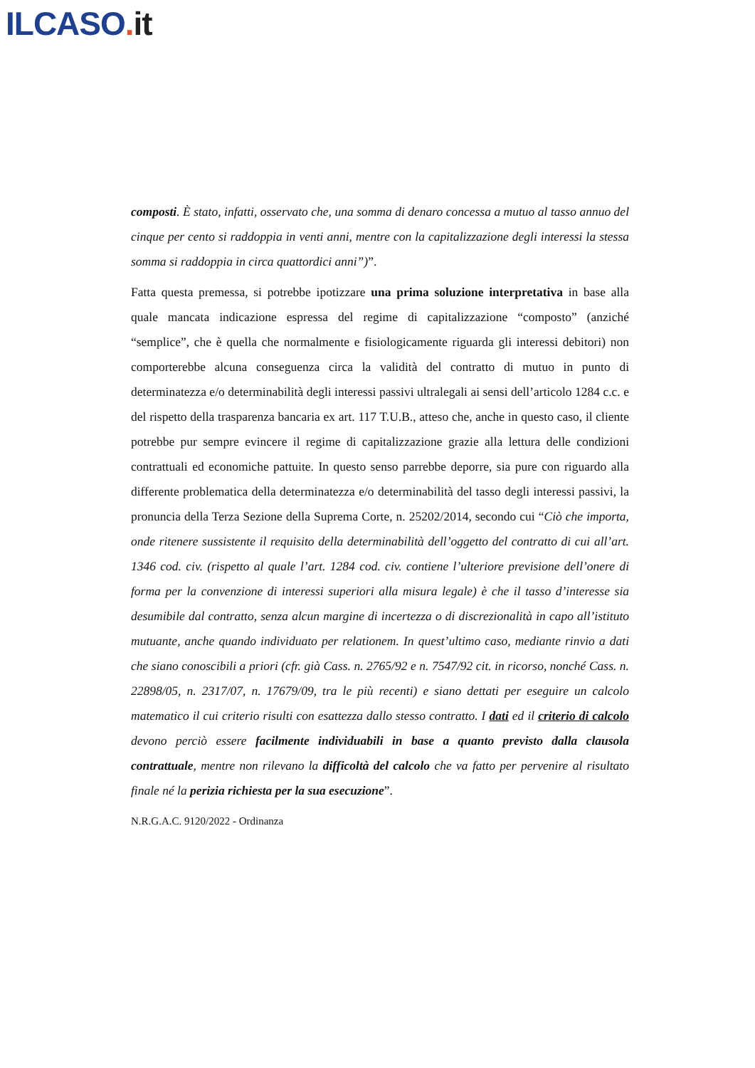ILCASO. it
composti. È stato, infatti, osservato che, una somma di denaro concessa a mutuo al tasso annuo del cinque per cento si raddoppia in venti anni, mentre con la capitalizzazione degli interessi la stessa somma si raddoppia in circa quattordici anni”)”.
Fatta questa premessa, si potrebbe ipotizzare una prima soluzione interpretativa in base alla quale mancata indicazione espressa del regime di capitalizzazione “composto” (anziché “semplice”, che è quella che normalmente e fisiologicamente riguarda gli interessi debitori) non comporterebbe alcuna conseguenza circa la validità del contratto di mutuo in punto di determinatezza e/o determinabilità degli interessi passivi ultralegali ai sensi dell’articolo 1284 c.c. e del rispetto della trasparenza bancaria ex art. 117 T.U.B., atteso che, anche in questo caso, il cliente potrebbe pur sempre evincere il regime di capitalizzazione grazie alla lettura delle condizioni contrattuali ed economiche pattuite. In questo senso parrebbe deporre, sia pure con riguardo alla differente problematica della determinatezza e/o determinabilità del tasso degli interessi passivi, la pronuncia della Terza Sezione della Suprema Corte, n. 25202/2014, secondo cui “Ciò che importa, onde ritenere sussistente il requisito della determinabilità dell’oggetto del contratto di cui all’art. 1346 cod. civ. (rispetto al quale l’art. 1284 cod. civ. contiene l’ulteriore previsione dell’onere di forma per la convenzione di interessi superiori alla misura legale) è che il tasso d’interesse sia desumibile dal contratto, senza alcun margine di incertezza o di discrezionalità in capo all’istituto mutuante, anche quando individuato per relationem. In quest’ultimo caso, mediante rinvio a dati che siano conoscibili a priori (cfr. già Cass. n. 2765/92 e n. 7547/92 cit. in ricorso, nonché Cass. n. 22898/05, n. 2317/07, n. 17679/09, tra le più recenti) e siano dettati per eseguire un calcolo matematico il cui criterio risulti con esattezza dallo stesso contratto. I dati ed il criterio di calcolo devono perciò essere facilmente individuabili in base a quanto previsto dalla clausola contrattuale, mentre non rilevano la difficoltà del calcolo che va fatto per pervenire al risultato finale né la perizia richiesta per la sua esecuzione”.
N.R.G.A.C. 9120/2022 - Ordinanza